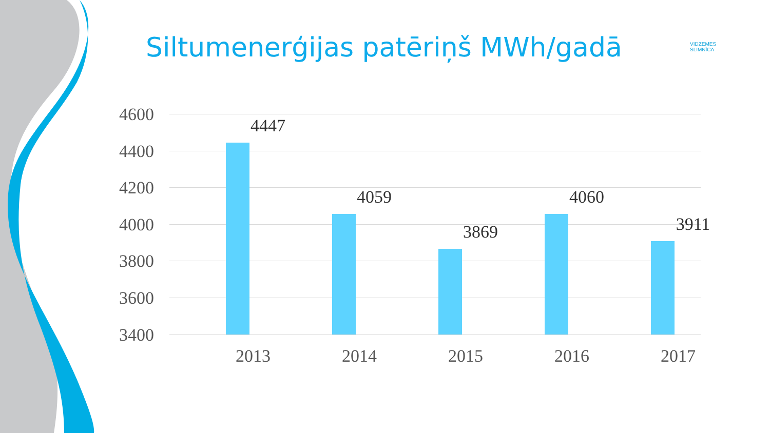Siltumenerģijas patēriņš MWh/gadā
VIDZEMES
SLIMNĪCA
4600
4400
4200
4000
3800
3600
3400
4447
4059
3869
4060
3911
2013 2014 2015 2016 2017